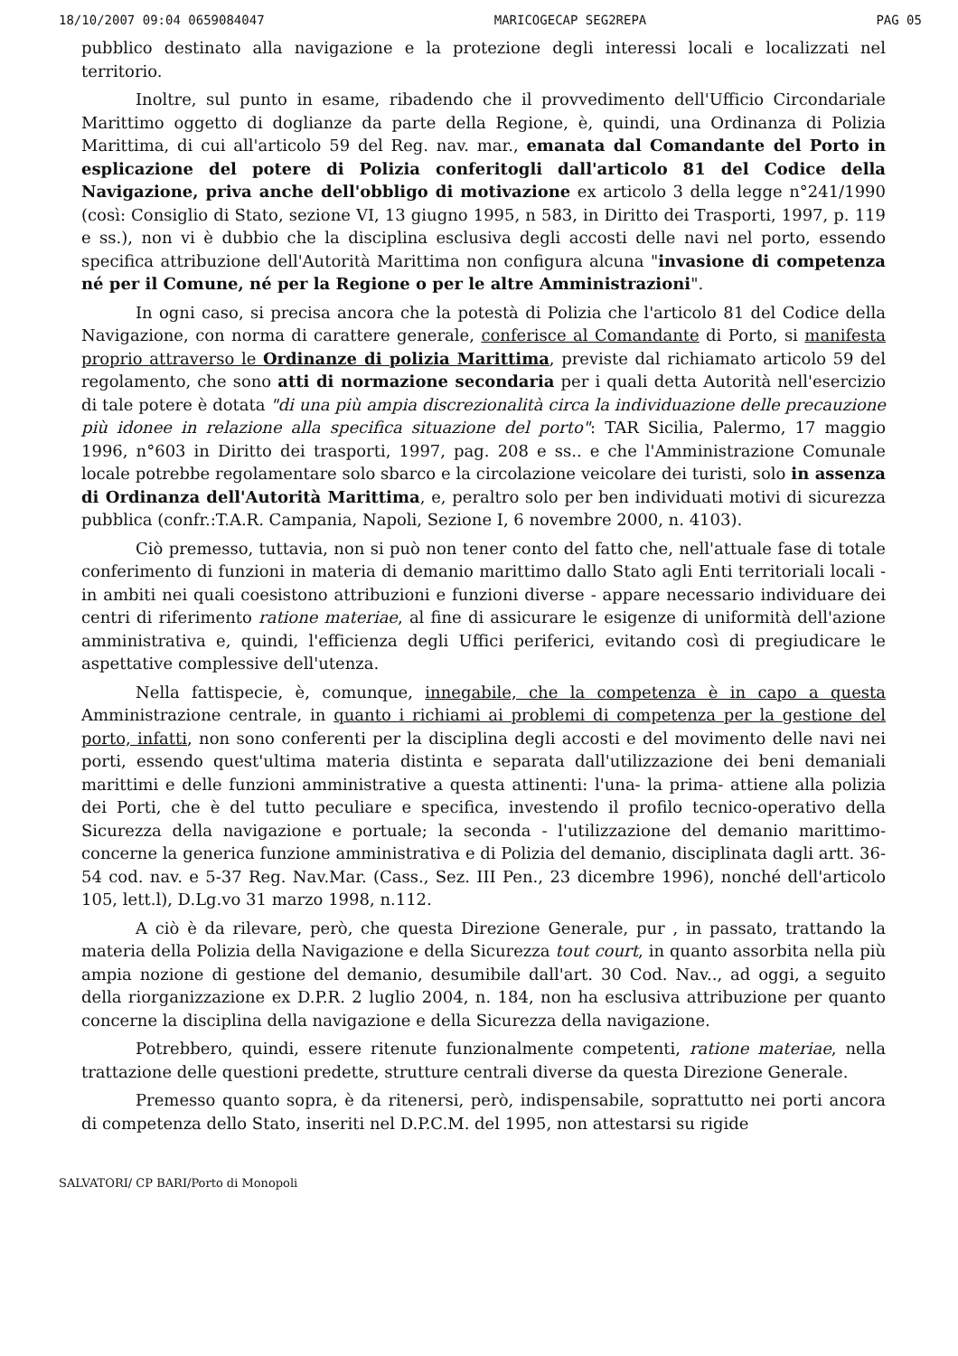18/10/2007 09:04 0659084047 MARICOGECAP SEG2REPA PAG 05
pubblico destinato alla navigazione e la protezione degli interessi locali e localizzati nel territorio.
Inoltre, sul punto in esame, ribadendo che il provvedimento dell'Ufficio Circondariale Marittimo oggetto di doglianze da parte della Regione, è, quindi, una Ordinanza di Polizia Marittima, di cui all'articolo 59 del Reg. nav. mar., emanata dal Comandante del Porto in esplicazione del potere di Polizia conferitogli dall'articolo 81 del Codice della Navigazione, priva anche dell'obbligo di motivazione ex articolo 3 della legge n°241/1990 (così: Consiglio di Stato, sezione VI, 13 giugno 1995, n 583, in Diritto dei Trasporti, 1997, p. 119 e ss.), non vi è dubbio che la disciplina esclusiva degli accosti delle navi nel porto, essendo specifica attribuzione dell'Autorità Marittima non configura alcuna "invasione di competenza né per il Comune, né per la Regione o per le altre Amministrazioni".
In ogni caso, si precisa ancora che la potestà di Polizia che l'articolo 81 del Codice della Navigazione, con norma di carattere generale, conferisce al Comandante di Porto, si manifesta proprio attraverso le Ordinanze di polizia Marittima, previste dal richiamato articolo 59 del regolamento, che sono atti di normazione secondaria per i quali detta Autorità nell'esercizio di tale potere è dotata "di una più ampia discrezionalità circa la individuazione delle precauzione più idonee in relazione alla specifica situazione del porto": TAR Sicilia, Palermo, 17 maggio 1996, n°603 in Diritto dei trasporti, 1997, pag. 208 e ss.. e che l'Amministrazione Comunale locale potrebbe regolamentare solo sbarco e la circolazione veicolare dei turisti, solo in assenza di Ordinanza dell'Autorità Marittima, e, peraltro solo per ben individuati motivi di sicurezza pubblica (confr.:T.A.R. Campania, Napoli, Sezione I, 6 novembre 2000, n. 4103).
Ciò premesso, tuttavia, non si può non tener conto del fatto che, nell'attuale fase di totale conferimento di funzioni in materia di demanio marittimo dallo Stato agli Enti territoriali locali - in ambiti nei quali coesistono attribuzioni e funzioni diverse - appare necessario individuare dei centri di riferimento ratione materiae, al fine di assicurare le esigenze di uniformità dell'azione amministrativa e, quindi, l'efficienza degli Uffici periferici, evitando così di pregiudicare le aspettative complessive dell'utenza.
Nella fattispecie, è, comunque, innegabile, che la competenza è in capo a questa Amministrazione centrale, in quanto i richiami ai problemi di competenza per la gestione del porto, infatti, non sono conferenti per la disciplina degli accosti e del movimento delle navi nei porti, essendo quest'ultima materia distinta e separata dall'utilizzazione dei beni demaniali marittimi e delle funzioni amministrative a questa attinenti: l'una- la prima- attiene alla polizia dei Porti, che è del tutto peculiare e specifica, investendo il profilo tecnico-operativo della Sicurezza della navigazione e portuale; la seconda - l'utilizzazione del demanio marittimo- concerne la generica funzione amministrativa e di Polizia del demanio, disciplinata dagli artt. 36-54 cod. nav. e 5-37 Reg. Nav.Mar. (Cass., Sez. III Pen., 23 dicembre 1996), nonché dell'articolo 105, lett.l), D.Lg.vo 31 marzo 1998, n.112.
A ciò è da rilevare, però, che questa Direzione Generale, pur , in passato, trattando la materia della Polizia della Navigazione e della Sicurezza tout court, in quanto assorbita nella più ampia nozione di gestione del demanio, desumibile dall'art. 30 Cod. Nav.., ad oggi, a seguito della riorganizzazione ex D.P.R. 2 luglio 2004, n. 184, non ha esclusiva attribuzione per quanto concerne la disciplina della navigazione e della Sicurezza della navigazione.
Potrebbero, quindi, essere ritenute funzionalmente competenti, ratione materiae, nella trattazione delle questioni predette, strutture centrali diverse da questa Direzione Generale.
Premesso quanto sopra, è da ritenersi, però, indispensabile, soprattutto nei porti ancora di competenza dello Stato, inseriti nel D.P.C.M. del 1995, non attestarsi su rigide
SALVATORI/ CP BARI/Porto di Monopoli